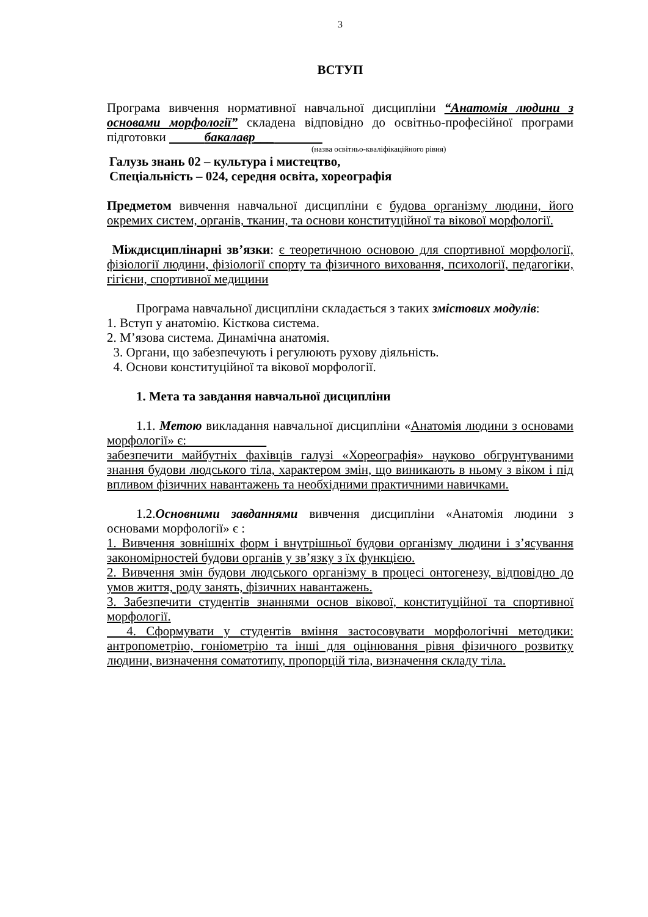3
ВСТУП
Програма вивчення нормативної навчальної дисципліни “Анатомія людини з основами морфології” складена відповідно до освітньо-професійної програми підготовки бакалавр___
(назва освітньо-кваліфікаційного рівня)
Галузь знань 02 – культура і мистецтво,
Спеціальність – 024, середня освіта, хореографія
Предметом вивчення навчальної дисципліни є будова організму людини, його окремих систем, органів, тканин, та основи конституційної та вікової морфології.
Міждисциплінарні зв’язки: є теоретичною основою для спортивної морфології, фізіології людини, фізіології спорту та фізичного виховання, психології, педагогіки, гігієни, спортивної медицини
Програма навчальної дисципліни складається з таких змістових модулів:
1. Вступ у анатомію. Кісткова система.
2. М’язова система. Динамічна анатомія.
3. Органи, що забезпечують і регулюють рухову діяльність.
4. Основи конституційної та вікової морфології.
1. Мета та завдання навчальної дисципліни
1.1. Метою викладання навчальної дисципліни «Анатомія людини з основами морфології» є:
забезпечити майбутніх фахівців галузі «Хореографія» науково обгрунтуваними знання будови людського тіла, характером змін, що виникають в ньому з віком і під впливом фізичних навантажень та необхідними практичними навичками.
1.2.Основними завданнями вивчення дисципліни «Анатомія людини з основами морфології» є :
1. Вивчення зовнішніх форм і внутрішньої будови організму людини і з’ясування закономірностей будови органів у зв’язку з їх функцією.
2. Вивчення змін будови людського організму в процесі онтогенезу, відповідно до умов життя, роду занять, фізичних навантажень.
3. Забезпечити студентів знаннями основ вікової, конституційної та спортивної морфології.
4. Сформувати у студентів вміння застосовувати морфологічні методики: антропометрію, гоніометрію та інші для оцінювання рівня фізичного розвитку людини, визначення соматотипу, пропорцій тіла, визначення складу тіла.